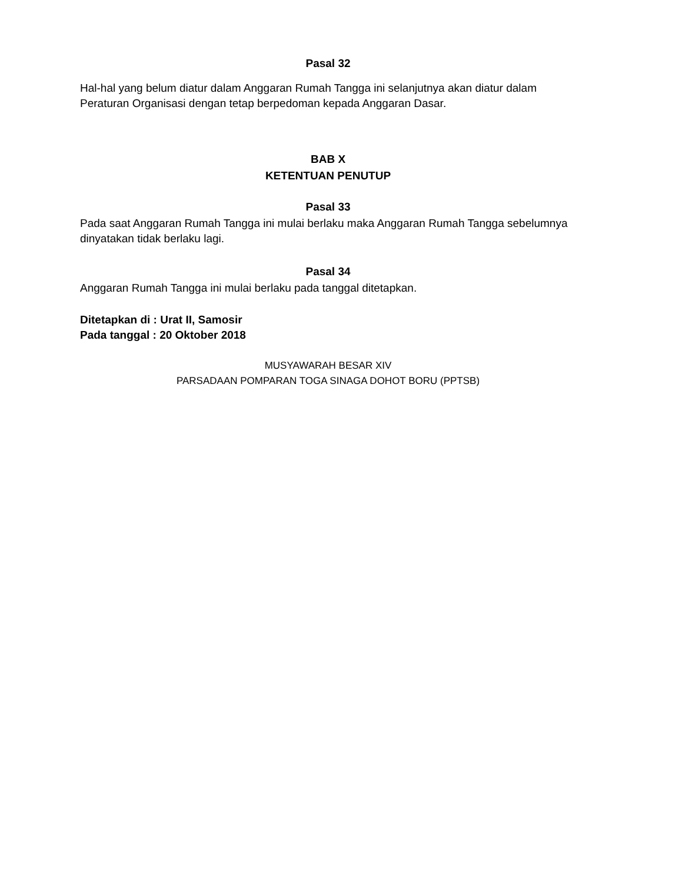Pasal 32
Hal-hal yang belum diatur dalam Anggaran Rumah Tangga ini selanjutnya akan diatur dalam Peraturan Organisasi dengan tetap berpedoman kepada Anggaran Dasar.
BAB X
KETENTUAN PENUTUP
Pasal 33
Pada saat Anggaran Rumah Tangga ini mulai berlaku maka Anggaran Rumah Tangga sebelumnya dinyatakan tidak berlaku lagi.
Pasal 34
Anggaran Rumah Tangga ini mulai berlaku pada tanggal ditetapkan.
Ditetapkan di : Urat II, Samosir
Pada tanggal : 20 Oktober 2018
MUSYAWARAH BESAR XIV
PARSADAAN POMPARAN TOGA SINAGA DOHOT BORU (PPTSB)